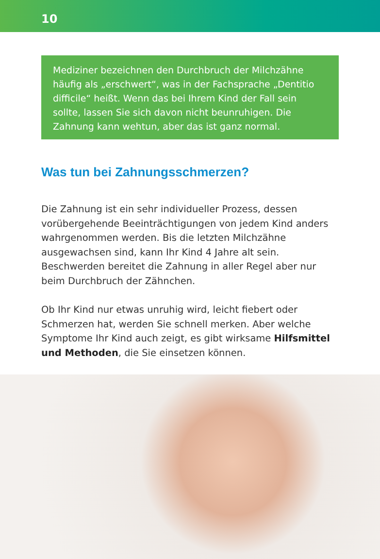10
Mediziner bezeichnen den Durchbruch der Milchzähne häufig als „erschwert“, was in der Fachsprache „Dentitio difficile“ heißt. Wenn das bei Ihrem Kind der Fall sein sollte, lassen Sie sich davon nicht beunruhigen. Die Zahnung kann wehtun, aber das ist ganz normal.
Was tun bei Zahnungsschmerzen?
Die Zahnung ist ein sehr individueller Prozess, dessen vorübergehende Beeinträchtigungen von jedem Kind anders wahrgenommen werden. Bis die letzten Milchzähne ausgewachsen sind, kann Ihr Kind 4 Jahre alt sein. Beschwerden bereitet die Zahnung in aller Regel aber nur beim Durchbruch der Zähnchen.
Ob Ihr Kind nur etwas unruhig wird, leicht fiebert oder Schmerzen hat, werden Sie schnell merken. Aber welche Symptome Ihr Kind auch zeigt, es gibt wirksame Hilfsmittel und Methoden, die Sie einsetzen können.